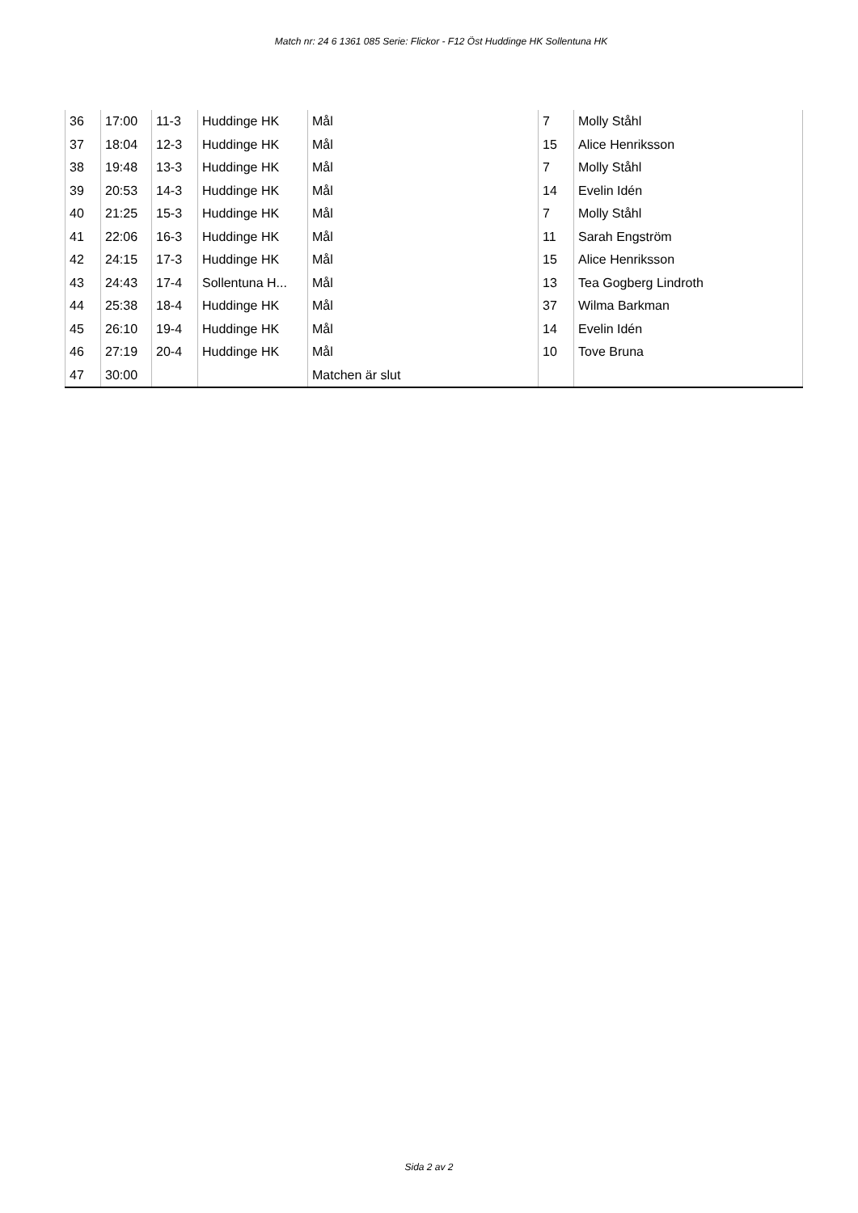Match nr: 24 6 1361 085 Serie: Flickor - F12 Öst Huddinge HK Sollentuna HK
| 36 | 17:00 | 11-3 | Huddinge HK | Mål | 7 | Molly Ståhl |
| 37 | 18:04 | 12-3 | Huddinge HK | Mål | 15 | Alice Henriksson |
| 38 | 19:48 | 13-3 | Huddinge HK | Mål | 7 | Molly Ståhl |
| 39 | 20:53 | 14-3 | Huddinge HK | Mål | 14 | Evelin Idén |
| 40 | 21:25 | 15-3 | Huddinge HK | Mål | 7 | Molly Ståhl |
| 41 | 22:06 | 16-3 | Huddinge HK | Mål | 11 | Sarah Engström |
| 42 | 24:15 | 17-3 | Huddinge HK | Mål | 15 | Alice Henriksson |
| 43 | 24:43 | 17-4 | Sollentuna H... | Mål | 13 | Tea Gogberg Lindroth |
| 44 | 25:38 | 18-4 | Huddinge HK | Mål | 37 | Wilma Barkman |
| 45 | 26:10 | 19-4 | Huddinge HK | Mål | 14 | Evelin Idén |
| 46 | 27:19 | 20-4 | Huddinge HK | Mål | 10 | Tove Bruna |
| 47 | 30:00 | | | Matchen är slut | | |
Sida 2 av 2